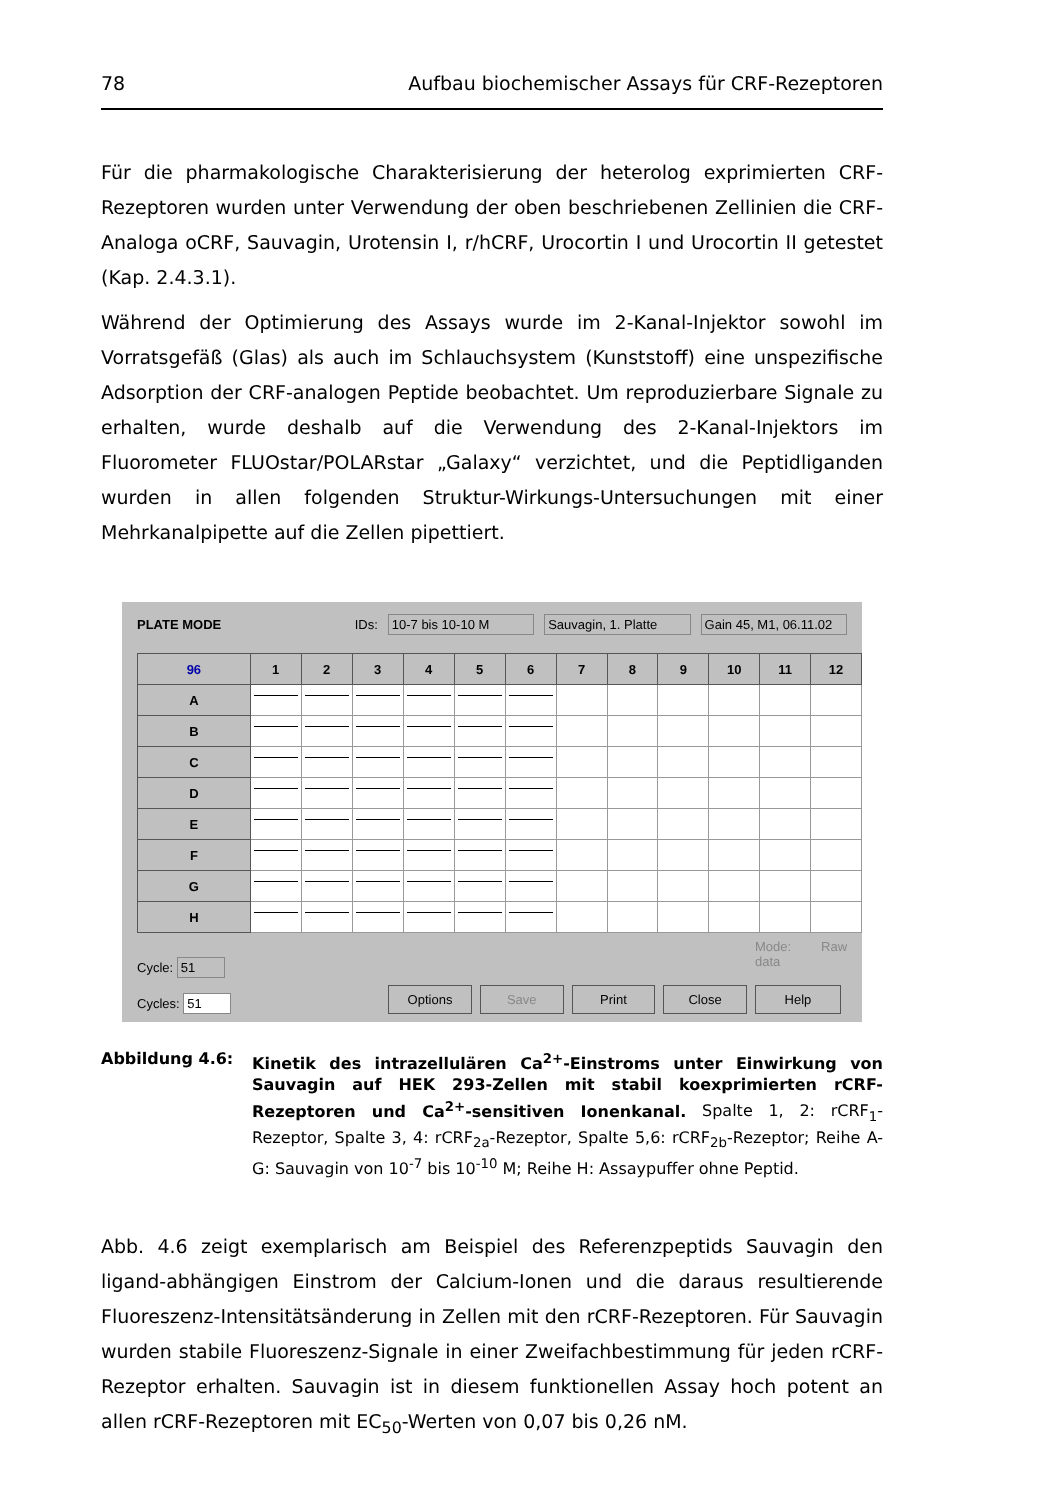78 Aufbau biochemischer Assays für CRF-Rezeptoren
Für die pharmakologische Charakterisierung der heterolog exprimierten CRF-Rezeptoren wurden unter Verwendung der oben beschriebenen Zellinien die CRF-Analoga oCRF, Sauvagin, Urotensin I, r/hCRF, Urocortin I und Urocortin II getestet (Kap. 2.4.3.1).
Während der Optimierung des Assays wurde im 2-Kanal-Injektor sowohl im Vorratsgefäß (Glas) als auch im Schlauchsystem (Kunststoff) eine unspezifische Adsorption der CRF-analogen Peptide beobachtet. Um reproduzierbare Signale zu erhalten, wurde deshalb auf die Verwendung des 2-Kanal-Injektors im Fluorometer FLUOstar/POLARstar „Galaxy“ verzichtet, und die Peptidliganden wurden in allen folgenden Struktur-Wirkungs-Untersuchungen mit einer Mehrkanalpipette auf die Zellen pipettiert.
PLATE MODE IDs: 10-7 bis 10-10 M Sauvagin, 1. Platte Gain 45, M1, 06.11.02
| 96 | 1 | 2 | 3 | 4 | 5 | 6 | 7 | 8 | 9 | 10 | 11 | 12 |
| --- | --- | --- | --- | --- | --- | --- | --- | --- | --- | --- | --- | --- |
| A | | | | | | | | | | | | |
| B | | | | | | | | | | | | |
| C | | | | | | | | | | | | |
| D | | | | | | | | | | | | |
| E | | | | | | | | | | | | |
| F | | | | | | | | | | | | |
| G | | | | | | | | | | | | |
| H | | | | | | | | | | | | |
Cycle: 51
Cycles: 51
Options Save Print Close
Mode: Raw data
Help
Abbildung 4.6: Kinetik des intrazellulären Ca<sup>2+</sup>-Einstroms unter Einwirkung von Sauvagin auf HEK 293-Zellen mit stabil koexprimierten rCRF-Rezeptoren und Ca<sup>2+</sup>-sensitiven Ionenkanal. Spalte 1, 2: rCRF<sub>1</sub>-Rezeptor, Spalte 3, 4: rCRF<sub>2a</sub>-Rezeptor, Spalte 5,6: rCRF<sub>2b</sub>-Rezeptor; Reihe A-G: Sauvagin von 10<sup>-7</sup> bis 10<sup>-10</sup> M; Reihe H: Assaypuffer ohne Peptid.
Abb. 4.6 zeigt exemplarisch am Beispiel des Referenzpeptids Sauvagin den ligand-abhängigen Einstrom der Calcium-Ionen und die daraus resultierende Fluoreszenz-Intensitätsänderung in Zellen mit den rCRF-Rezeptoren. Für Sauvagin wurden stabile Fluoreszenz-Signale in einer Zweifachbestimmung für jeden rCRF-Rezeptor erhalten. Sauvagin ist in diesem funktionellen Assay hoch potent an allen rCRF-Rezeptoren mit EC<sub>50</sub>-Werten von 0,07 bis 0,26 nM.